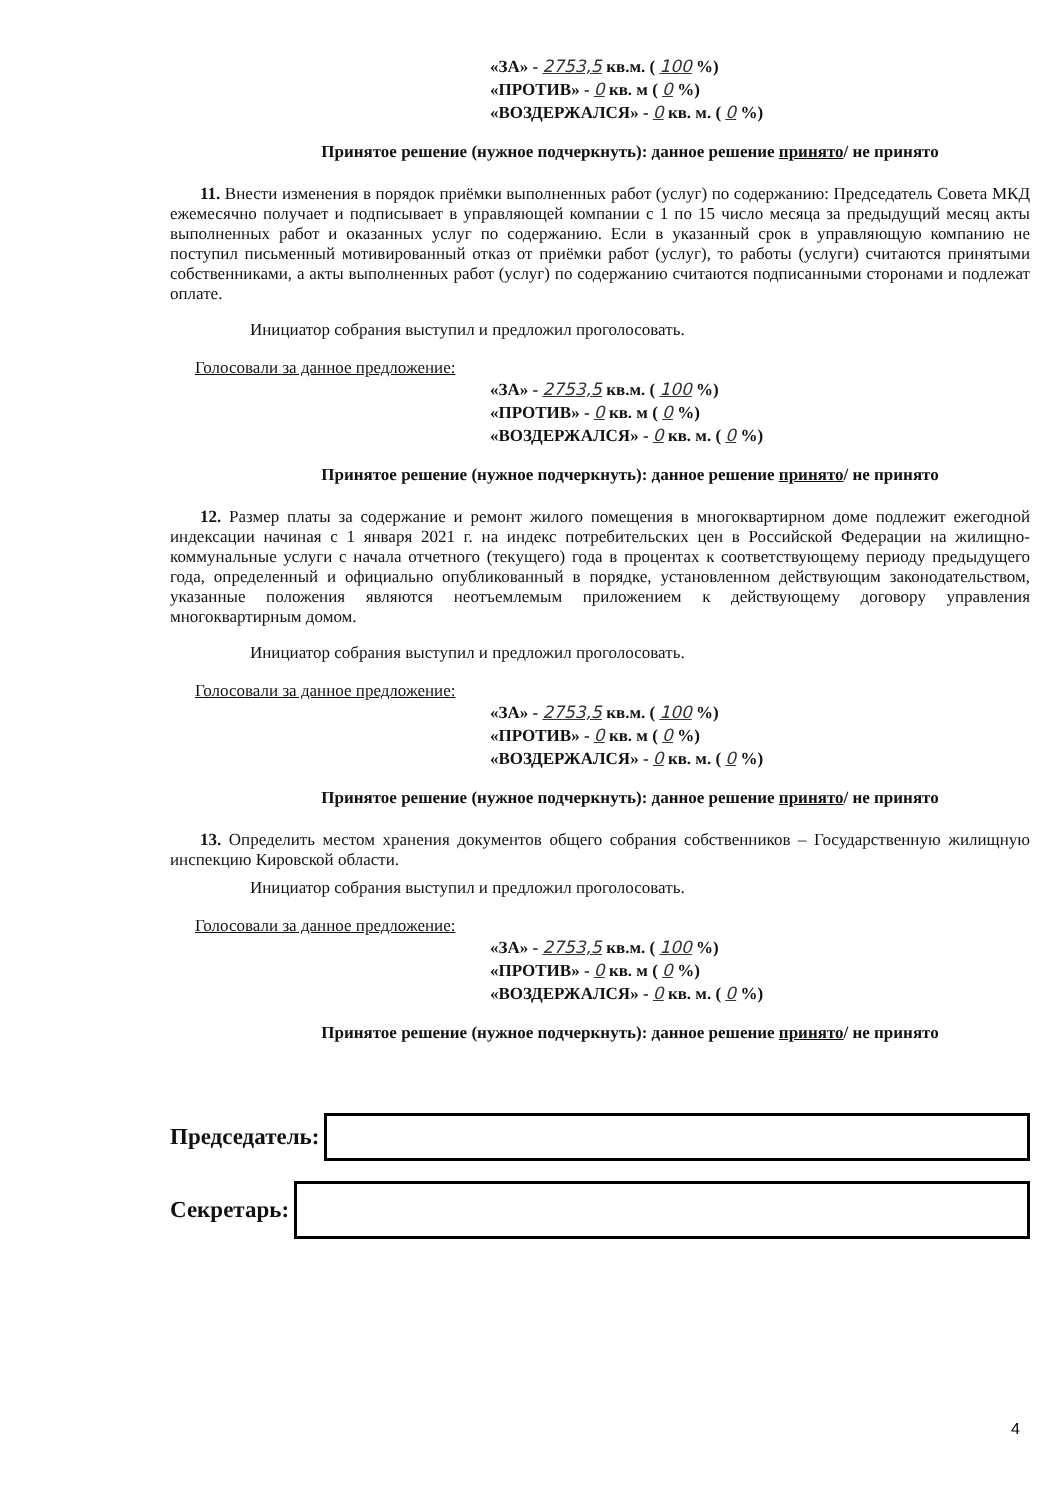«ЗА» - 2753,5 кв.м. ( 100 %)
«ПРОТИВ» - 0 кв. м ( 0 %)
«ВОЗДЕРЖАЛСЯ» - 0 кв. м. ( 0 %)
Принятое решение (нужное подчеркнуть): данное решение принято/ не принято
11. Внести изменения в порядок приёмки выполненных работ (услуг) по содержанию: Председатель Совета МКД ежемесячно получает и подписывает в управляющей компании с 1 по 15 число месяца за предыдущий месяц акты выполненных работ и оказанных услуг по содержанию. Если в указанный срок в управляющую компанию не поступил письменный мотивированный отказ от приёмки работ (услуг), то работы (услуги) считаются принятыми собственниками, а акты выполненных работ (услуг) по содержанию считаются подписанными сторонами и подлежат оплате.
Инициатор собрания выступил и предложил проголосовать.
Голосовали за данное предложение:
«ЗА» - 2753,5 кв.м. ( 100 %)
«ПРОТИВ» - 0 кв. м ( 0 %)
«ВОЗДЕРЖАЛСЯ» - 0 кв. м. ( 0 %)
Принятое решение (нужное подчеркнуть): данное решение принято/ не принято
12. Размер платы за содержание и ремонт жилого помещения в многоквартирном доме подлежит ежегодной индексации начиная с 1 января 2021 г. на индекс потребительских цен в Российской Федерации на жилищно-коммунальные услуги с начала отчетного (текущего) года в процентах к соответствующему периоду предыдущего года, определенный и официально опубликованный в порядке, установленном действующим законодательством, указанные положения являются неотъемлемым приложением к действующему договору управления многоквартирным домом.
Инициатор собрания выступил и предложил проголосовать.
Голосовали за данное предложение:
«ЗА» - 2753,5 кв.м. ( 100 %)
«ПРОТИВ» - 0 кв. м ( 0 %)
«ВОЗДЕРЖАЛСЯ» - 0 кв. м. ( 0 %)
Принятое решение (нужное подчеркнуть): данное решение принято/ не принято
13. Определить местом хранения документов общего собрания собственников – Государственную жилищную инспекцию Кировской области.
Инициатор собрания выступил и предложил проголосовать.
Голосовали за данное предложение:
«ЗА» - 2753,5 кв.м. ( 100 %)
«ПРОТИВ» - 0 кв. м ( 0 %)
«ВОЗДЕРЖАЛСЯ» - 0 кв. м. ( 0 %)
Принятое решение (нужное подчеркнуть): данное решение принято/ не принято
Председатель:
Секретарь:
4